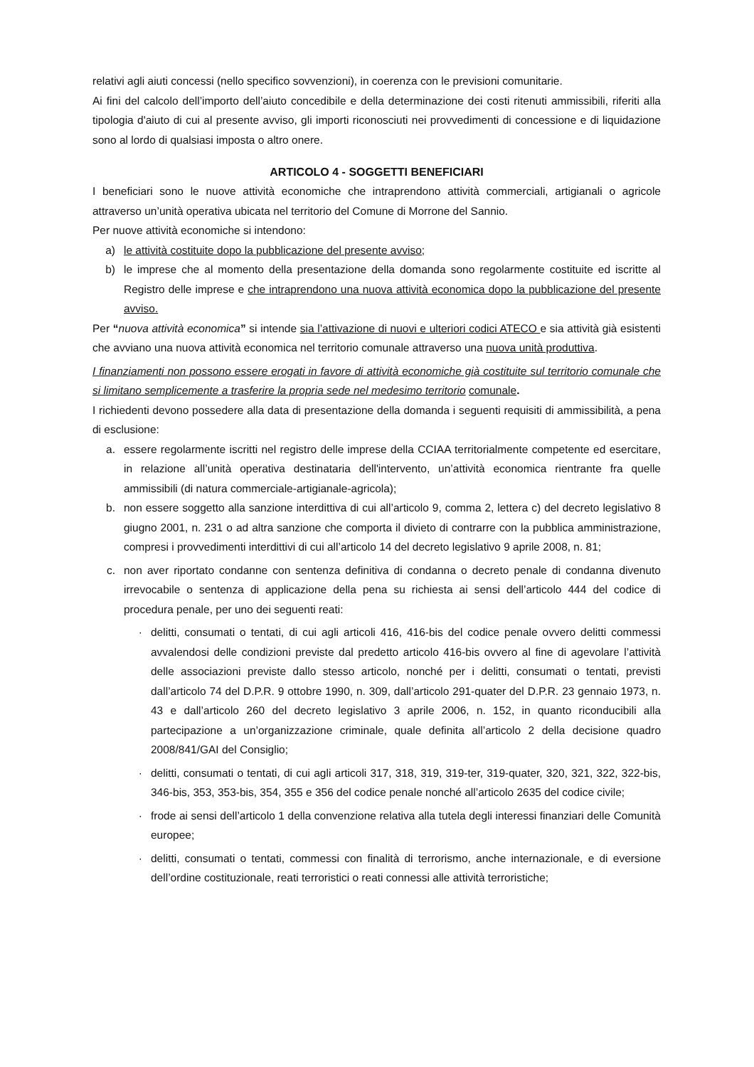relativi agli aiuti concessi (nello specifico sovvenzioni), in coerenza con le previsioni comunitarie.
Ai fini del calcolo dell’importo dell’aiuto concedibile e della determinazione dei costi ritenuti ammissibili, riferiti alla tipologia d'aiuto di cui al presente avviso, gli importi riconosciuti nei provvedimenti di concessione e di liquidazione sono al lordo di qualsiasi imposta o altro onere.
ARTICOLO 4 - SOGGETTI BENEFICIARI
I beneficiari sono le nuove attività economiche che intraprendono attività commerciali, artigianali o agricole attraverso un’unità operativa ubicata nel territorio del Comune di Morrone del Sannio.
Per nuove attività economiche si intendono:
a) le attività costituite dopo la pubblicazione del presente avviso;
b) le imprese che al momento della presentazione della domanda sono regolarmente costituite ed iscritte al Registro delle imprese e che intraprendono una nuova attività economica dopo la pubblicazione del presente avviso.
Per “nuova attività economica” si intende sia l’attivazione di nuovi e ulteriori codici ATECO e sia attività già esistenti che avviano una nuova attività economica nel territorio comunale attraverso una nuova unità produttiva.
I finanziamenti non possono essere erogati in favore di attività economiche già costituite sul territorio comunale che si limitano semplicemente a trasferire la propria sede nel medesimo territorio comunale.
I richiedenti devono possedere alla data di presentazione della domanda i seguenti requisiti di ammissibilità, a pena di esclusione:
a. essere regolarmente iscritti nel registro delle imprese della CCIAA territorialmente competente ed esercitare, in relazione all’unità operativa destinataria dell'intervento, un’attività economica rientrante fra quelle ammissibili (di natura commerciale-artigianale-agricola);
b. non essere soggetto alla sanzione interdittiva di cui all’articolo 9, comma 2, lettera c) del decreto legislativo 8 giugno 2001, n. 231 o ad altra sanzione che comporta il divieto di contrarre con la pubblica amministrazione, compresi i provvedimenti interdittivi di cui all’articolo 14 del decreto legislativo 9 aprile 2008, n. 81;
c. non aver riportato condanne con sentenza definitiva di condanna o decreto penale di condanna divenuto irrevocabile o sentenza di applicazione della pena su richiesta ai sensi dell’articolo 444 del codice di procedura penale, per uno dei seguenti reati:
· delitti, consumati o tentati, di cui agli articoli 416, 416-bis del codice penale ovvero delitti commessi avvalendosi delle condizioni previste dal predetto articolo 416-bis ovvero al fine di agevolare l’attività delle associazioni previste dallo stesso articolo, nonché per i delitti, consumati o tentati, previsti dall’articolo 74 del D.P.R. 9 ottobre 1990, n. 309, dall’articolo 291-quater del D.P.R. 23 gennaio 1973, n. 43 e dall’articolo 260 del decreto legislativo 3 aprile 2006, n. 152, in quanto riconducibili alla partecipazione a un’organizzazione criminale, quale definita all’articolo 2 della decisione quadro 2008/841/GAI del Consiglio;
· delitti, consumati o tentati, di cui agli articoli 317, 318, 319, 319-ter, 319-quater, 320, 321, 322, 322-bis, 346-bis, 353, 353-bis, 354, 355 e 356 del codice penale nonché all’articolo 2635 del codice civile;
· frode ai sensi dell’articolo 1 della convenzione relativa alla tutela degli interessi finanziari delle Comunità europee;
· delitti, consumati o tentati, commessi con finalità di terrorismo, anche internazionale, e di eversione dell’ordine costituzionale, reati terroristici o reati connessi alle attività terroristiche;